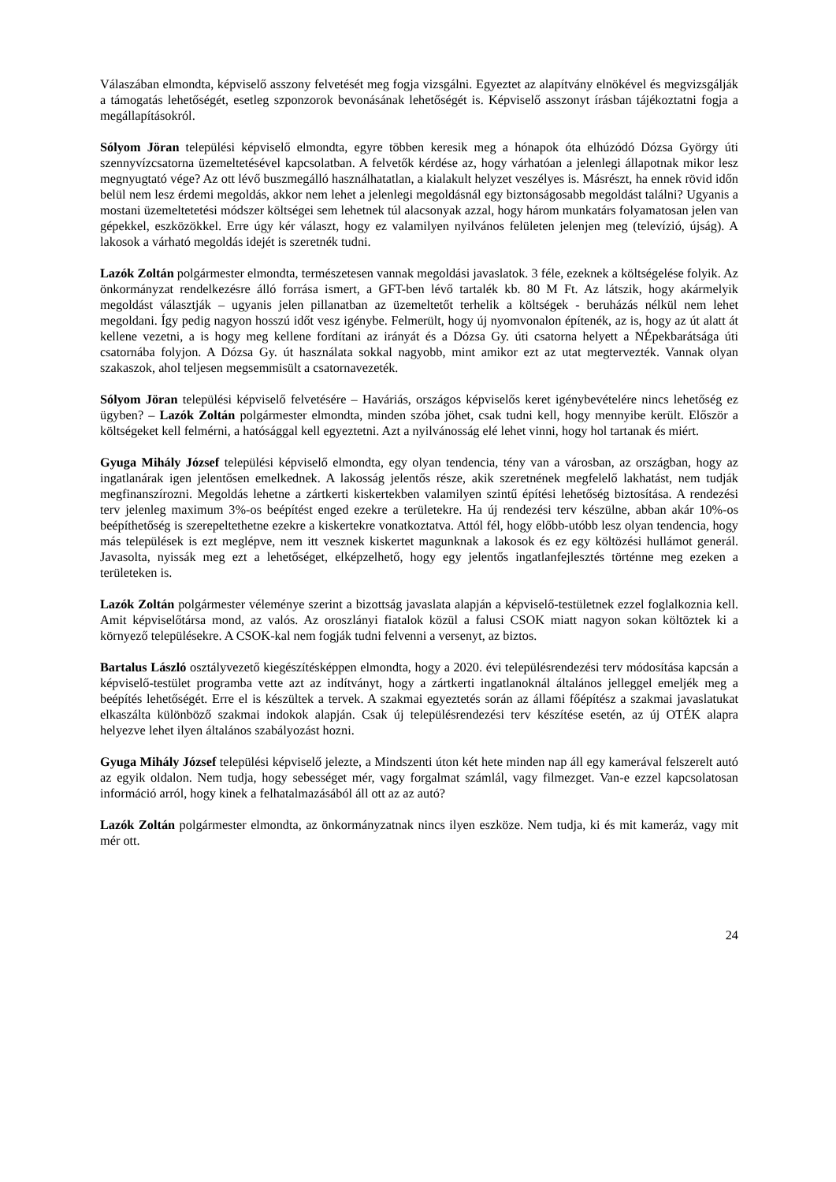Válaszában elmondta, képviselő asszony felvetését meg fogja vizsgálni. Egyeztet az alapítvány elnökével és megvizsgálják a támogatás lehetőségét, esetleg szponzorok bevonásának lehetőségét is. Képviselő asszonyt írásban tájékoztatni fogja a megállapításokról.
Sólyom Jöran települési képviselő elmondta, egyre többen keresik meg a hónapok óta elhúzódó Dózsa György úti szennyvízcsatorna üzemeltetésével kapcsolatban. A felvetők kérdése az, hogy várhatóan a jelenlegi állapotnak mikor lesz megnyugtató vége? Az ott lévő buszmegálló használhatatlan, a kialakult helyzet veszélyes is. Másrészt, ha ennek rövid időn belül nem lesz érdemi megoldás, akkor nem lehet a jelenlegi megoldásnál egy biztonságosabb megoldást találni? Ugyanis a mostani üzemeltetetési módszer költségei sem lehetnek túl alacsonyak azzal, hogy három munkatárs folyamatosan jelen van gépekkel, eszközökkel. Erre úgy kér választ, hogy ez valamilyen nyilvános felületen jelenjen meg (televízió, újság). A lakosok a várható megoldás idejét is szeretnék tudni.
Lazók Zoltán polgármester elmondta, természetesen vannak megoldási javaslatok. 3 féle, ezeknek a költségelése folyik. Az önkormányzat rendelkezésre álló forrása ismert, a GFT-ben lévő tartalék kb. 80 M Ft. Az látszik, hogy akármelyik megoldást választják – ugyanis jelen pillanatban az üzemeltetőt terhelik a költségek - beruházás nélkül nem lehet megoldani. Így pedig nagyon hosszú időt vesz igénybe. Felmerült, hogy új nyomvonalon építenék, az is, hogy az út alatt át kellene vezetni, a is hogy meg kellene fordítani az irányát és a Dózsa Gy. úti csatorna helyett a NÉpekbarátsága úti csatornába folyjon. A Dózsa Gy. út használata sokkal nagyobb, mint amikor ezt az utat megtervezték. Vannak olyan szakaszok, ahol teljesen megsemmisült a csatornavezeték.
Sólyom Jöran települési képviselő felvetésére – Haváriás, országos képviselős keret igénybevételére nincs lehetőség ez ügyben? – Lazók Zoltán polgármester elmondta, minden szóba jöhet, csak tudni kell, hogy mennyibe került. Először a költségeket kell felmérni, a hatósággal kell egyeztetni. Azt a nyilvánosság elé lehet vinni, hogy hol tartanak és miért.
Gyuga Mihály József települési képviselő elmondta, egy olyan tendencia, tény van a városban, az országban, hogy az ingatlanárak igen jelentősen emelkednek. A lakosság jelentős része, akik szeretnének megfelelő lakhatást, nem tudják megfinanszírozni. Megoldás lehetne a zártkerti kiskertekben valamilyen szintű építési lehetőség biztosítása. A rendezési terv jelenleg maximum 3%-os beépítést enged ezekre a területekre. Ha új rendezési terv készülne, abban akár 10%-os beépíthetőség is szerepeltethetne ezekre a kiskertekre vonatkoztatva. Attól fél, hogy előbb-utóbb lesz olyan tendencia, hogy más települések is ezt meglépve, nem itt vesznek kiskertet magunknak a lakosok és ez egy költözési hullámot generál. Javasolta, nyissák meg ezt a lehetőséget, elképzelhető, hogy egy jelentős ingatlanfejlesztés történne meg ezeken a területeken is.
Lazók Zoltán polgármester véleménye szerint a bizottság javaslata alapján a képviselő-testületnek ezzel foglalkoznia kell. Amit képviselőtársa mond, az valós. Az oroszlányi fiatalok közül a falusi CSOK miatt nagyon sokan költöztek ki a környező településekre. A CSOK-kal nem fogják tudni felvenni a versenyt, az biztos.
Bartalus László osztályvezető kiegészítésképpen elmondta, hogy a 2020. évi településrendezési terv módosítása kapcsán a képviselő-testület programba vette azt az indítványt, hogy a zártkerti ingatlanoknál általános jelleggel emeljék meg a beépítés lehetőségét. Erre el is készültek a tervek. A szakmai egyeztetés során az állami főépítész a szakmai javaslatukat elkaszálta különböző szakmai indokok alapján. Csak új településrendezési terv készítése esetén, az új OTÉK alapra helyezve lehet ilyen általános szabályozást hozni.
Gyuga Mihály József települési képviselő jelezte, a Mindszenti úton két hete minden nap áll egy kamerával felszerelt autó az egyik oldalon. Nem tudja, hogy sebességet mér, vagy forgalmat számlál, vagy filmezget. Van-e ezzel kapcsolatosan információ arról, hogy kinek a felhatalmazásából áll ott az az autó?
Lazók Zoltán polgármester elmondta, az önkormányzatnak nincs ilyen eszköze. Nem tudja, ki és mit kameráz, vagy mit mér ott.
24